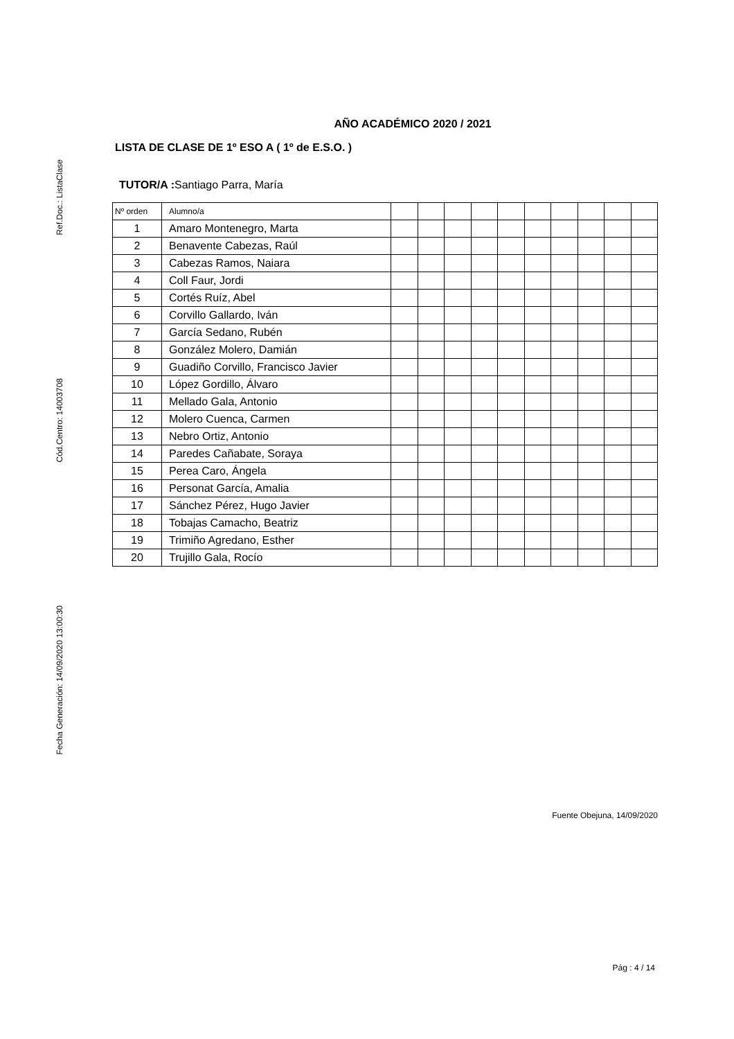Ref.Doc.: ListaClase
Cód.Centro: 14003708
Fecha Generación: 14/09/2020 13:00:30
AÑO ACADÉMICO 2020 / 2021
LISTA DE CLASE DE 1º ESO A ( 1º de E.S.O. )
TUTOR/A : Santiago Parra, María
| Nº orden | Alumno/a | | | | | | | | | | |
| --- | --- | --- | --- | --- | --- | --- | --- | --- | --- | --- | --- |
| 1 | Amaro Montenegro, Marta | | | | | | | | | | |
| 2 | Benavente Cabezas, Raúl | | | | | | | | | | |
| 3 | Cabezas Ramos, Naiara | | | | | | | | | | |
| 4 | Coll Faur, Jordi | | | | | | | | | | |
| 5 | Cortés Ruíz, Abel | | | | | | | | | | |
| 6 | Corvillo Gallardo, Iván | | | | | | | | | | |
| 7 | García Sedano, Rubén | | | | | | | | | | |
| 8 | González Molero, Damián | | | | | | | | | | |
| 9 | Guadiño Corvillo, Francisco Javier | | | | | | | | | | |
| 10 | López Gordillo, Álvaro | | | | | | | | | | |
| 11 | Mellado Gala, Antonio | | | | | | | | | | |
| 12 | Molero Cuenca, Carmen | | | | | | | | | | |
| 13 | Nebro Ortiz, Antonio | | | | | | | | | | |
| 14 | Paredes Cañabate, Soraya | | | | | | | | | | |
| 15 | Perea Caro, Ángela | | | | | | | | | | |
| 16 | Personat García, Amalia | | | | | | | | | | |
| 17 | Sánchez Pérez, Hugo Javier | | | | | | | | | | |
| 18 | Tobajas Camacho, Beatriz | | | | | | | | | | |
| 19 | Trimiño Agredano, Esther | | | | | | | | | | |
| 20 | Trujillo Gala, Rocío | | | | | | | | | | |
Fuente Obejuna, 14/09/2020
Pág : 4 / 14